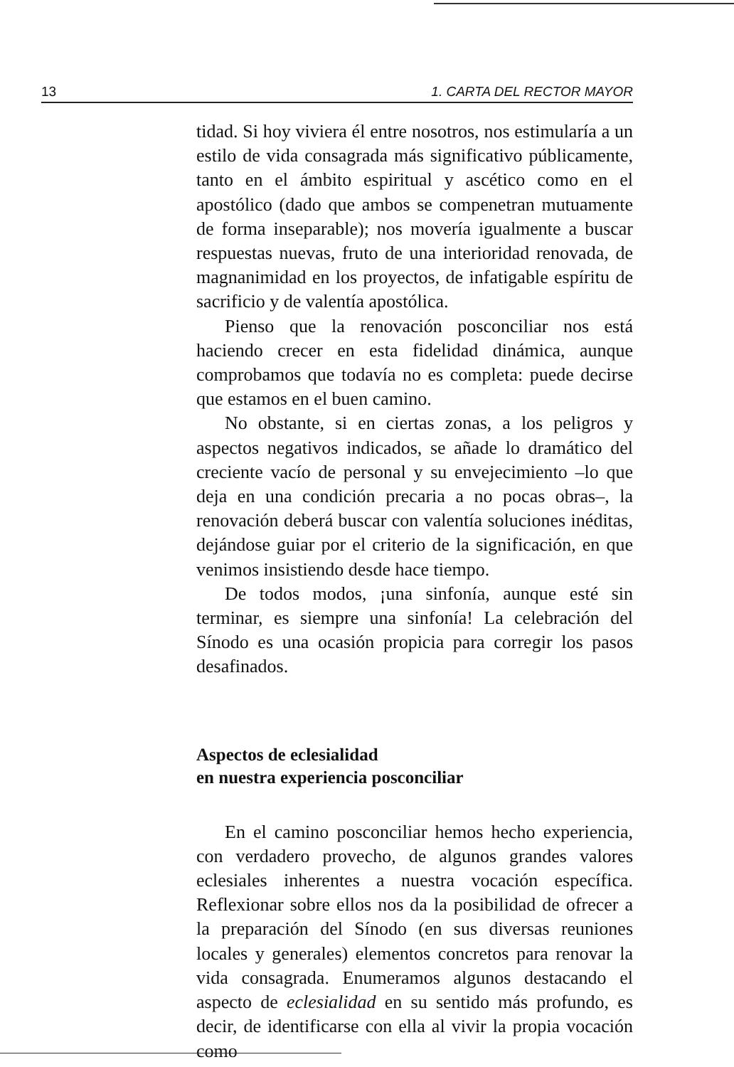13 1. CARTA DEL RECTOR MAYOR
tidad. Si hoy viviera él entre nosotros, nos estimularía a un estilo de vida consagrada más significativo públicamente, tanto en el ámbito espiritual y ascético como en el apostólico (dado que ambos se compenetran mutuamente de forma inseparable); nos movería igualmente a buscar respuestas nuevas, fruto de una interioridad renovada, de magnanimidad en los proyectos, de infatigable espíritu de sacrificio y de valentía apostólica.
Pienso que la renovación posconciliar nos está haciendo crecer en esta fidelidad dinámica, aunque comprobamos que todavía no es completa: puede decirse que estamos en el buen camino.
No obstante, si en ciertas zonas, a los peligros y aspectos negativos indicados, se añade lo dramático del creciente vacío de personal y su envejecimiento –lo que deja en una condición precaria a no pocas obras–, la renovación deberá buscar con valentía soluciones inéditas, dejándose guiar por el criterio de la significación, en que venimos insistiendo desde hace tiempo.
De todos modos, ¡una sinfonía, aunque esté sin terminar, es siempre una sinfonía! La celebración del Sínodo es una ocasión propicia para corregir los pasos desafinados.
Aspectos de eclesialidad
en nuestra experiencia posconciliar
En el camino posconciliar hemos hecho experiencia, con verdadero provecho, de algunos grandes valores eclesiales inherentes a nuestra vocación específica. Reflexionar sobre ellos nos da la posibilidad de ofrecer a la preparación del Sínodo (en sus diversas reuniones locales y generales) elementos concretos para renovar la vida consagrada. Enumeramos algunos destacando el aspecto de eclesialidad en su sentido más profundo, es decir, de identificarse con ella al vivir la propia vocación como